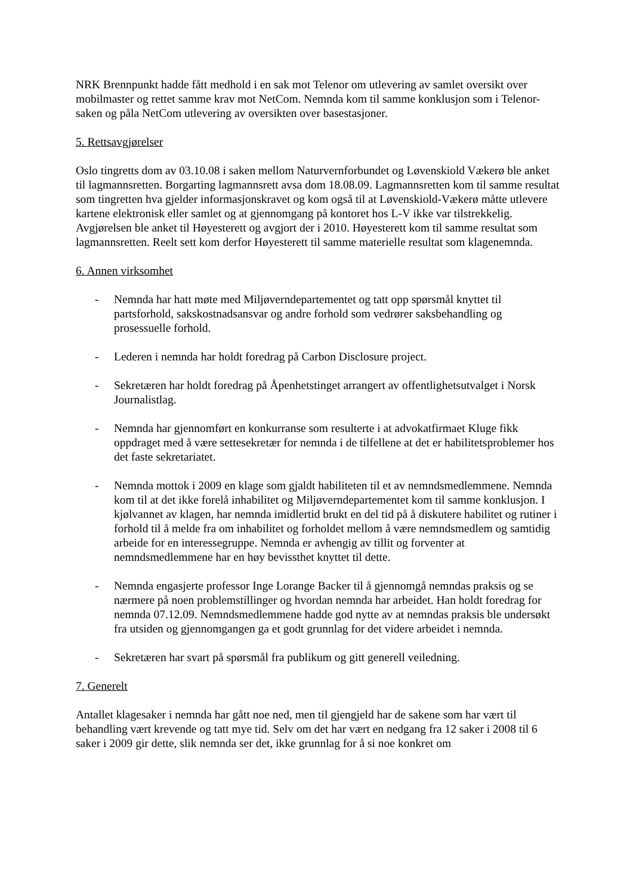NRK Brennpunkt hadde fått medhold i en sak mot Telenor om utlevering av samlet oversikt over mobilmaster og rettet samme krav mot NetCom. Nemnda kom til samme konklusjon som i Telenor-saken og påla NetCom utlevering av oversikten over basestasjoner.
5. Rettsavgjørelser
Oslo tingretts dom av 03.10.08 i saken mellom Naturvernforbundet og Løvenskiold Vækerø ble anket til lagmannsretten. Borgarting lagmannsrett avsa dom 18.08.09. Lagmannsretten kom til samme resultat som tingretten hva gjelder informasjonskravet og kom også til at Løvenskiold-Vækerø måtte utlevere kartene elektronisk eller samlet og at gjennomgang på kontoret hos L-V ikke var tilstrekkelig. Avgjørelsen ble anket til Høyesterett og avgjort der i 2010. Høyesterett kom til samme resultat som lagmannsretten. Reelt sett kom derfor Høyesterett til samme materielle resultat som klagenemnda.
6. Annen virksomhet
- Nemnda har hatt møte med Miljøverndepartementet og tatt opp spørsmål knyttet til partsforhold, sakskostnadsansvar og andre forhold som vedrører saksbehandling og prosessuelle forhold.
- Lederen i nemnda har holdt foredrag på Carbon Disclosure project.
- Sekretæren har holdt foredrag på Åpenhetstinget arrangert av offentlighetsutvalget i Norsk Journalistlag.
- Nemnda har gjennomført en konkurranse som resulterte i at advokatfirmaet Kluge fikk oppdraget med å være settesekretær for nemnda i de tilfellene at det er habilitetsproblemer hos det faste sekretariatet.
- Nemnda mottok i 2009 en klage som gjaldt habiliteten til et av nemndsmedlemmene. Nemnda kom til at det ikke forelå inhabilitet og Miljøverndepartementet kom til samme konklusjon. I kjølvannet av klagen, har nemnda imidlertid brukt en del tid på å diskutere habilitet og rutiner i forhold til å melde fra om inhabilitet og forholdet mellom å være nemndsmedlem og samtidig arbeide for en interessegruppe. Nemnda er avhengig av tillit og forventer at nemndsmedlemmene har en høy bevissthet knyttet til dette.
- Nemnda engasjerte professor Inge Lorange Backer til å gjennomgå nemndas praksis og se nærmere på noen problemstillinger og hvordan nemnda har arbeidet. Han holdt foredrag for nemnda 07.12.09. Nemndsmedlemmene hadde god nytte av at nemndas praksis ble undersøkt fra utsiden og gjennomgangen ga et godt grunnlag for det videre arbeidet i nemnda.
- Sekretæren har svart på spørsmål fra publikum og gitt generell veiledning.
7. Generelt
Antallet klagesaker i nemnda har gått noe ned, men til gjengjeld har de sakene som har vært til behandling vært krevende og tatt mye tid. Selv om det har vært en nedgang fra 12 saker i 2008 til 6 saker i 2009 gir dette, slik nemnda ser det, ikke grunnlag for å si noe konkret om